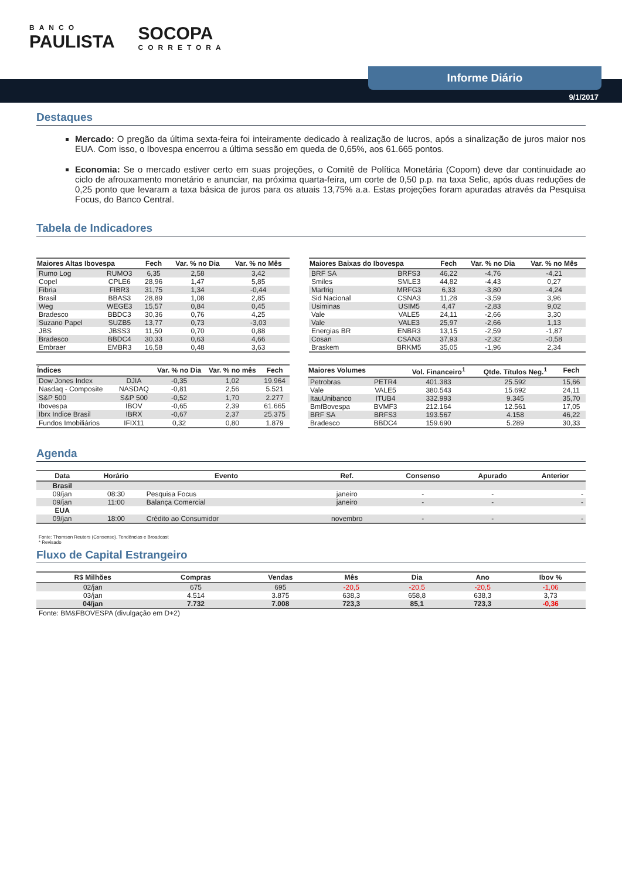BANCO
PAULISTA
SOCOPA
CORRETORA
Informe Diário
9/1/2017
Destaques
Mercado: O pregão da última sexta-feira foi inteiramente dedicado à realização de lucros, após a sinalização de juros maior nos EUA. Com isso, o Ibovespa encerrou a última sessão em queda de 0,65%, aos 61.665 pontos.
Economia: Se o mercado estiver certo em suas projeções, o Comitê de Política Monetária (Copom) deve dar continuidade ao ciclo de afrouxamento monetário e anunciar, na próxima quarta-feira, um corte de 0,50 p.p. na taxa Selic, após duas reduções de 0,25 ponto que levaram a taxa básica de juros para os atuais 13,75% a.a. Estas projeções foram apuradas através da Pesquisa Focus, do Banco Central.
Tabela de Indicadores
| Maiores Altas Ibovespa | | Fech | Var. % no Dia | Var. % no Mês |
| --- | --- | --- | --- | --- |
| Rumo Log | RUMO3 | 6,35 | 2,58 | 3,42 |
| Copel | CPLE6 | 28,96 | 1,47 | 5,85 |
| Fibria | FIBR3 | 31,75 | 1,34 | -0,44 |
| Brasil | BBAS3 | 28,89 | 1,08 | 2,85 |
| Weg | WEGE3 | 15,57 | 0,84 | 0,45 |
| Bradesco | BBDC3 | 30,36 | 0,76 | 4,25 |
| Suzano Papel | SUZB5 | 13,77 | 0,73 | -3,03 |
| JBS | JBSS3 | 11,50 | 0,70 | 0,88 |
| Bradesco | BBDC4 | 30,33 | 0,63 | 4,66 |
| Embraer | EMBR3 | 16,58 | 0,48 | 3,63 |
| Maiores Baixas do Ibovespa | | Fech | Var. % no Dia | Var. % no Mês |
| --- | --- | --- | --- | --- |
| BRF SA | BRFS3 | 46,22 | -4,76 | -4,21 |
| Smiles | SMLE3 | 44,82 | -4,43 | 0,27 |
| Marfrig | MRFG3 | 6,33 | -3,80 | -4,24 |
| Sid Nacional | CSNA3 | 11,28 | -3,59 | 3,96 |
| Usiminas | USIM5 | 4,47 | -2,83 | 9,02 |
| Vale | VALE5 | 24,11 | -2,66 | 3,30 |
| Vale | VALE3 | 25,97 | -2,66 | 1,13 |
| Energias BR | ENBR3 | 13,15 | -2,59 | -1,87 |
| Cosan | CSAN3 | 37,93 | -2,32 | -0,58 |
| Braskem | BRKM5 | 35,05 | -1,96 | 2,34 |
| Índices | | Var. % no Dia | Var. % no mês | Fech |
| --- | --- | --- | --- | --- |
| Dow Jones Index | DJIA | -0,35 | 1,02 | 19.964 |
| Nasdaq - Composite | NASDAQ | -0,81 | 2,56 | 5.521 |
| S&P 500 | S&P 500 | -0,52 | 1,70 | 2.277 |
| Ibovespa | IBOV | -0,65 | 2,39 | 61.665 |
| Ibrx Indice Brasil | IBRX | -0,67 | 2,37 | 25.375 |
| Fundos Imobiliários | IFIX11 | 0,32 | 0,80 | 1.879 |
| Maiores Volumes | | Vol. Financeiro<sup>1</sup> | Qtde. Títulos Neg.<sup>1</sup> | Fech |
| --- | --- | --- | --- | --- |
| Petrobras | PETR4 | 401.383 | 25.592 | 15,66 |
| Vale | VALE5 | 380.543 | 15.692 | 24,11 |
| ItauUnibanco | ITUB4 | 332.993 | 9.345 | 35,70 |
| BmfBovespa | BVMF3 | 212.164 | 12.561 | 17,05 |
| BRF SA | BRFS3 | 193.567 | 4.158 | 46,22 |
| Bradesco | BBDC4 | 159.690 | 5.289 | 30,33 |
Agenda
| Data | Horário | Evento | Ref. | Consenso | Apurado | Anterior |
| --- | --- | --- | --- | --- | --- | --- |
| Brasil | | | | | | |
| 09/jan | 08:30 | Pesquisa Focus | janeiro | - | - | - |
| 09/jan | 11:00 | Balança Comercial | janeiro | - | - | - |
| EUA | | | | | | |
| 09/jan | 18:00 | Crédito ao Consumidor | novembro | - | - | - |
Fonte: Thomson Reuters (Consenso), Tendências e Broadcast
* Revisado
Fluxo de Capital Estrangeiro
| R$ Milhões | Compras | Vendas | Mês | Dia | Ano | Ibov % |
| --- | --- | --- | --- | --- | --- | --- |
| 02/jan | 675 | 695 | -20,5 | -20,5 | -20,5 | -1,06 |
| 03/jan | 4.514 | 3.875 | 638,3 | 658,8 | 638,3 | 3,73 |
| 04/jan | 7.732 | 7.008 | 723,3 | 85,1 | 723,3 | -0,36 |
Fonte: BM&FBOVESPA (divulgação em D+2)